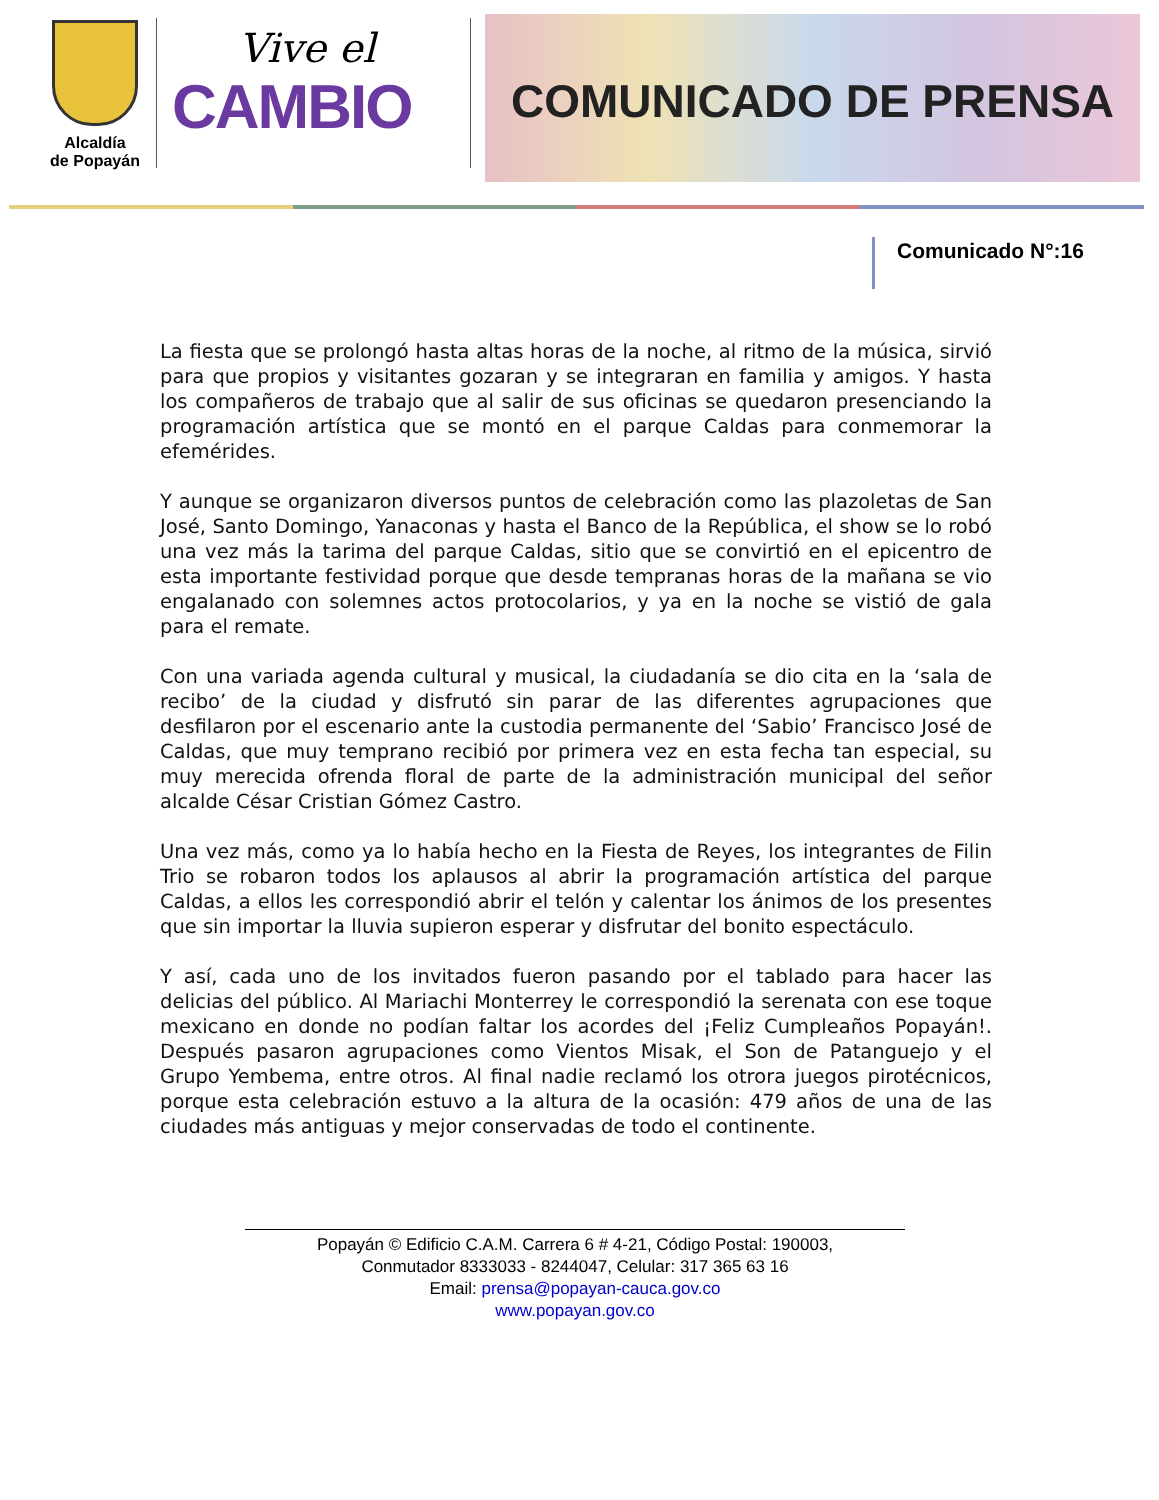Alcaldía
de Popayán
Vive el
CAMBIO
COMUNICADO DE PRENSA
Comunicado N°:16
La fiesta que se prolongó hasta altas horas de la noche, al ritmo de la música, sirvió para que propios y visitantes gozaran y se integraran en familia y amigos. Y hasta los compañeros de trabajo que al salir de sus oficinas se quedaron presenciando la programación artística que se montó en el parque Caldas para conmemorar la efemérides.
Y aunque se organizaron diversos puntos de celebración como las plazoletas de San José, Santo Domingo, Yanaconas y hasta el Banco de la República, el show se lo robó una vez más la tarima del parque Caldas, sitio que se convirtió en el epicentro de esta importante festividad porque que desde tempranas horas de la mañana se vio engalanado con solemnes actos protocolarios, y ya en la noche se vistió de gala para el remate.
Con una variada agenda cultural y musical, la ciudadanía se dio cita en la ‘sala de recibo’ de la ciudad y disfrutó sin parar de las diferentes agrupaciones que desfilaron por el escenario ante la custodia permanente del ‘Sabio’ Francisco José de Caldas, que muy temprano recibió por primera vez en esta fecha tan especial, su muy merecida ofrenda floral de parte de la administración municipal del señor alcalde César Cristian Gómez Castro.
Una vez más, como ya lo había hecho en la Fiesta de Reyes, los integrantes de Filin Trio se robaron todos los aplausos al abrir la programación artística del parque Caldas, a ellos les correspondió abrir el telón y calentar los ánimos de los presentes que sin importar la lluvia supieron esperar y disfrutar del bonito espectáculo.
Y así, cada uno de los invitados fueron pasando por el tablado para hacer las delicias del público. Al Mariachi Monterrey le correspondió la serenata con ese toque mexicano en donde no podían faltar los acordes del ¡Feliz Cumpleaños Popayán!. Después pasaron agrupaciones como Vientos Misak, el Son de Patanguejo y el Grupo Yembema, entre otros. Al final nadie reclamó los otrora juegos pirotécnicos, porque esta celebración estuvo a la altura de la ocasión: 479 años de una de las ciudades más antiguas y mejor conservadas de todo el continente.
Popayán © Edificio C.A.M. Carrera 6 # 4-21, Código Postal: 190003,
Conmutador 8333033 - 8244047, Celular: 317 365 63 16
Email: prensa@popayan-cauca.gov.co
www.popayan.gov.co